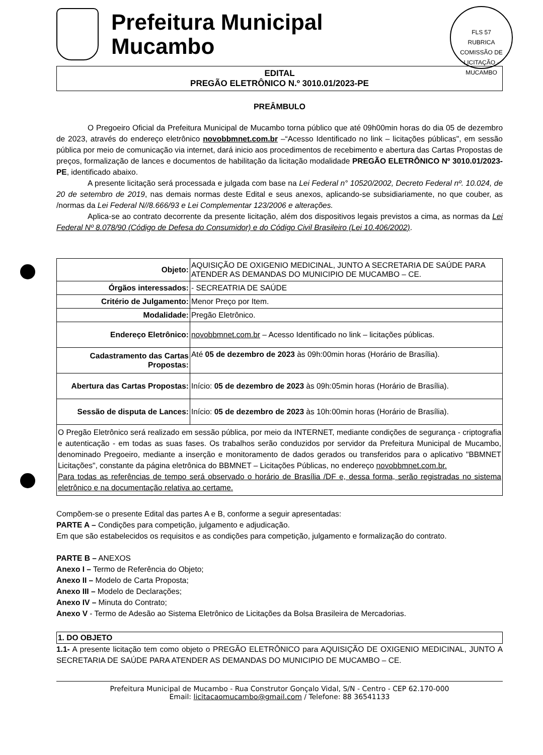FLS 57
RUBRICA
COMISSÃO DE LICITAÇÃO · MUCAMBO
Prefeitura Municipal
Mucambo
EDITAL
PREGÃO ELETRÔNICO N.º 3010.01/2023-PE
PREÂMBULO
O Pregoeiro Oficial da Prefeitura Municipal de Mucambo torna público que até 09h00min horas do dia 05 de dezembro de 2023, através do endereço eletrônico novobbmnet.com.br –“Acesso Identificado no link – licitações públicas", em sessão pública por meio de comunicação via internet, dará inicio aos procedimentos de recebimento e abertura das Cartas Propostas de preços, formalização de lances e documentos de habilitação da licitação modalidade PREGÃO ELETRÔNICO Nº 3010.01/2023-PE, identificado abaixo.
A presente licitação será processada e julgada com base na Lei Federal n° 10520/2002, Decreto Federal nº. 10.024, de 20 de setembro de 2019, nas demais normas deste Edital e seus anexos, aplicando-se subsidiariamente, no que couber, as /normas da Lei Federal N//8.666/93 e Lei Complementar 123/2006 e alterações.
Aplica-se ao contrato decorrente da presente licitação, além dos dispositivos legais previstos a cima, as normas da Lei Federal Nº 8.078/90 (Código de Defesa do Consumidor) e do Código Civil Brasileiro (Lei 10.406/2002).
| Objeto: | AQUISIÇÃO DE OXIGENIO MEDICINAL, JUNTO A SECRETARIA DE SAÚDE PARA ATENDER AS DEMANDAS DO MUNICIPIO DE MUCAMBO – CE. |
| Órgãos interessados: | - SECREATRIA DE SAÚDE |
| Critério de Julgamento: | Menor Preço por Item. |
| Modalidade: | Pregão Eletrônico. |
| Endereço Eletrônico: | novobbmnet.com.br – Acesso Identificado no link – licitações públicas. |
| Cadastramento das Cartas Propostas: | Até 05 de dezembro de 2023 às 09h:00min horas (Horário de Brasília). |
| Abertura das Cartas Propostas: | Início: 05 de dezembro de 2023 às 09h:05min horas (Horário de Brasília). |
| Sessão de disputa de Lances: | Início: 05 de dezembro de 2023 às 10h:00min horas (Horário de Brasília). |
| O Pregão Eletrônico será realizado em sessão pública, por meio da INTERNET, mediante condições de segurança - criptografia e autenticação - em todas as suas fases. Os trabalhos serão conduzidos por servidor da Prefeitura Municipal de Mucambo, denominado Pregoeiro, mediante a inserção e monitoramento de dados gerados ou transferidos para o aplicativo "BBMNET Licitações", constante da página eletrônica do BBMNET – Licitações Públicas, no endereço novobbmnet.com.br. Para todas as referências de tempo será observado o horário de Brasília /DF e, dessa forma, serão registradas no sistema eletrônico e na documentação relativa ao certame. | |
Compõem-se o presente Edital das partes A e B, conforme a seguir apresentadas:
PARTE A – Condições para competição, julgamento e adjudicação.
Em que são estabelecidos os requisitos e as condições para competição, julgamento e formalização do contrato.
PARTE B – ANEXOS
Anexo I – Termo de Referência do Objeto;
Anexo II – Modelo de Carta Proposta;
Anexo III – Modelo de Declarações;
Anexo IV – Minuta do Contrato;
Anexo V - Termo de Adesão ao Sistema Eletrônico de Licitações da Bolsa Brasileira de Mercadorias.
1. DO OBJETO
1.1- A presente licitação tem como objeto o PREGÃO ELETRÔNICO para AQUISIÇÃO DE OXIGENIO MEDICINAL, JUNTO A SECRETARIA DE SAÚDE PARA ATENDER AS DEMANDAS DO MUNICIPIO DE MUCAMBO – CE.
Prefeitura Municipal de Mucambo - Rua Construtor Gonçalo Vidal, S/N - Centro - CEP 62.170-000
Email: licitacaomucambo@gmail.com / Telefone: 88 36541133